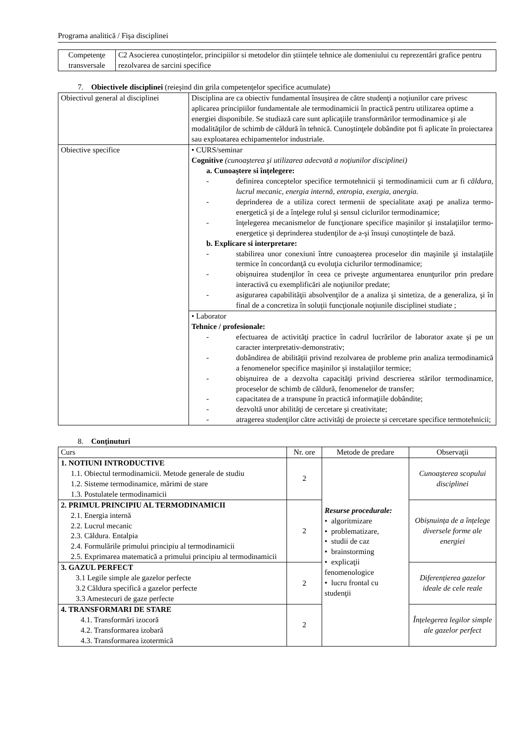Programa analitică / Fişa disciplinei
| Competenţe transversale | C2 Asocierea cunoștințelor, principiilor si metodelor din științele tehnice ale domeniului cu reprezentări grafice pentru rezolvarea de sarcini specifice |
7. Obiectivele disciplinei (reieşind din grila competenţelor specifice acumulate)
| Obiectivul general al disciplinei | Disciplina are ca obiectiv fundamental însușirea de către studenţi a noţiunilor care privesc aplicarea principiilor fundamentale ale termodinamicii în practică pentru utilizarea optime a energiei disponibile. Se studiază care sunt aplicaţiile transformărilor termodinamice şi ale modalităţilor de schimb de căldură în tehnică. Cunoştinţele dobândite pot fi aplicate în proiectarea sau exploatarea echipamentelor industriale. |
| Obiective specifice | • CURS/seminar Cognitive (cunoaşterea şi utilizarea adecvată a noţiunilor disciplinei) a. Cunoaştere si înţelegere: - definirea conceptelor specifice termotehnicii şi termodinamicii cum ar fi căldura, lucrul mecanic, energia internă, entropia, exergia, anergia. - deprinderea de a utiliza corect termenii de specialitate axaţi pe analiza termo-energetică şi de a înţelege rolul şi sensul ciclurilor termodinamice; - înţelegerea mecanismelor de funcţionare specifice maşinilor şi instalaţiilor termo-energetice şi deprinderea studenţilor de a-şi însuşi cunoştinţele de bază. b. Explicare si interpretare: - stabilirea unor conexiuni între cunoaşterea proceselor din maşinile şi instalaţiile termice în concordanţă cu evoluţia ciclurilor termodinamice; - obişnuirea studenţilor în ceea ce priveşte argumentarea enunţurilor prin predare interactivă cu exemplificări ale noţiunilor predate; - asigurarea capabilităţii absolvenţilor de a analiza şi sintetiza, de a generaliza, şi în final de a concretiza în soluţii funcţionale noţiunile disciplinei studiate ; |
| | • Laborator Tehnice / profesionale: - efectuarea de activităţi practice în cadrul lucrărilor de laborator axate şi pe un caracter interpretativ-demonstrativ; - dobândirea de abilităţii privind rezolvarea de probleme prin analiza termodinamică a fenomenelor specifice maşinilor şi instalaţiilor termice; - obişnuirea de a dezvolta capacităţi privind descrierea stărilor termodinamice, proceselor de schimb de căldură, fenomenelor de transfer; - capacitatea de a transpune în practică informaţiile dobândite; - dezvoltă unor abilităţi de cercetare şi creativitate; - atragerea studenţilor către activităţi de proiecte și cercetare specifice termotehnicii; |
8. Conţinuturi
| Curs | Nr. ore | Metode de predare | Observaţii |
| --- | --- | --- | --- |
| 1. NOTIUNI INTRODUCTIVE 1.1. Obiectul termodinamicii. Metode generale de studiu 1.2. Sisteme termodinamice, mărimi de stare 1.3. Postulatele termodinamicii | 2 | Resurse procedurale: • algoritmizare • problematizare, • studii de caz • brainstorming • explicaţii fenomenologice • lucru frontal cu studenţii | Cunoaşterea scopului disciplinei |
| 2. PRIMUL PRINCIPIU AL TERMODINAMICII 2.1. Energia internă 2.2. Lucrul mecanic 2.3. Căldura. Entalpia 2.4. Formulările primului principiu al termodinamicii 2.5. Exprimarea matematică a primului principiu al termodinamicii | 2 | | Obișnuința de a înțelege diversele forme ale energiei |
| 3. GAZUL PERFECT 3.1 Legile simple ale gazelor perfecte 3.2 Căldura specifică a gazelor perfecte 3.3 Amestecuri de gaze perfecte | 2 | | Diferențierea gazelor ideale de cele reale |
| 4. TRANSFORMARI DE STARE 4.1. Transformări izocoră 4.2. Transformarea izobară 4.3. Transformarea izotermică | 2 | | Înțelegerea legilor simple ale gazelor perfect |